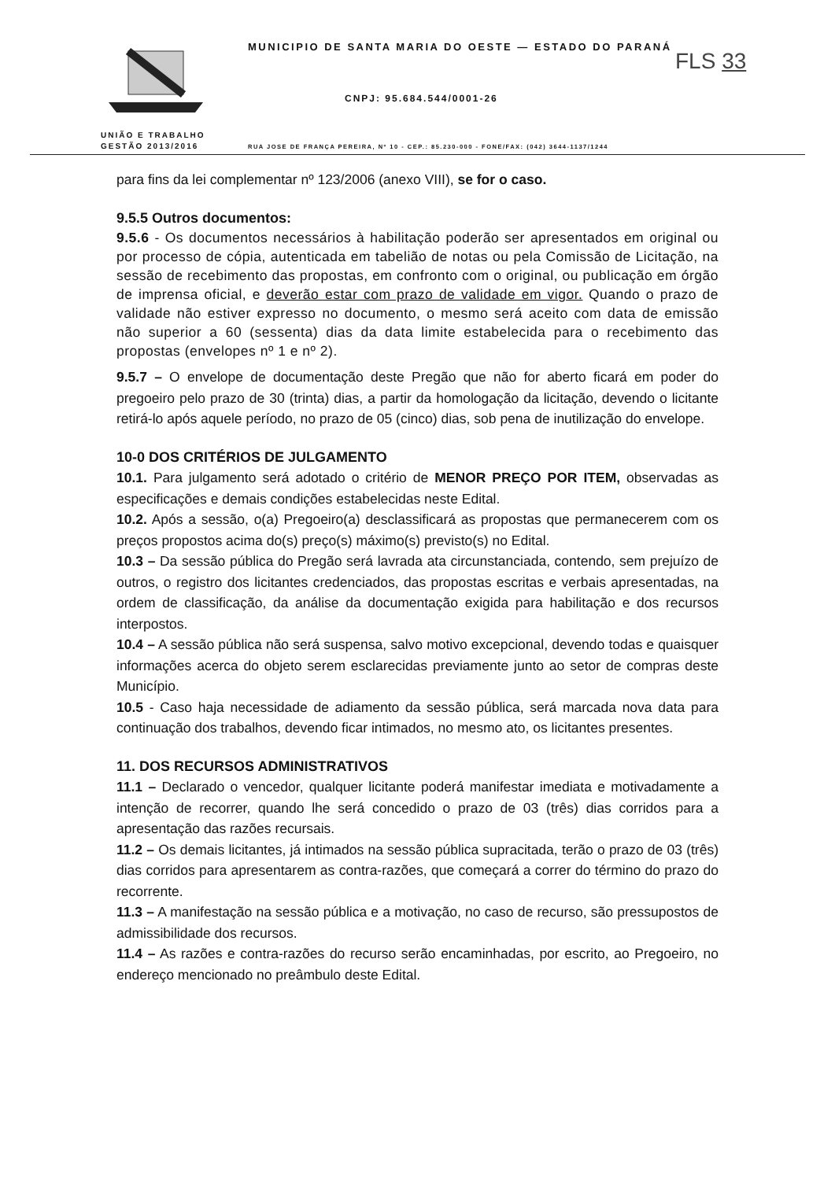UNIÃO E TRABALHO
GESTÃO 2013/2016
MUNICIPIO DE SANTA MARIA DO OESTE — ESTADO DO PARANÁ
FLS 33
CNPJ: 95.684.544/0001-26
RUA JOSE DE FRANÇA PEREIRA, Nº 10 - CEP.: 85.230-000 - FONE/FAX: (042) 3644-1137/1244
para fins da lei complementar nº 123/2006 (anexo VIII), se for o caso.
9.5.5 Outros documentos:
9.5.6 - Os documentos necessários à habilitação poderão ser apresentados em original ou por processo de cópia, autenticada em tabelião de notas ou pela Comissão de Licitação, na sessão de recebimento das propostas, em confronto com o original, ou publicação em órgão de imprensa oficial, e deverão estar com prazo de validade em vigor. Quando o prazo de validade não estiver expresso no documento, o mesmo será aceito com data de emissão não superior a 60 (sessenta) dias da data limite estabelecida para o recebimento das propostas (envelopes nº 1 e nº 2).
9.5.7 – O envelope de documentação deste Pregão que não for aberto ficará em poder do pregoeiro pelo prazo de 30 (trinta) dias, a partir da homologação da licitação, devendo o licitante retirá-lo após aquele período, no prazo de 05 (cinco) dias, sob pena de inutilização do envelope.
10-0 DOS CRITÉRIOS DE JULGAMENTO
10.1. Para julgamento será adotado o critério de MENOR PREÇO POR ITEM, observadas as especificações e demais condições estabelecidas neste Edital.
10.2. Após a sessão, o(a) Pregoeiro(a) desclassificará as propostas que permanecerem com os preços propostos acima do(s) preço(s) máximo(s) previsto(s) no Edital.
10.3 – Da sessão pública do Pregão será lavrada ata circunstanciada, contendo, sem prejuízo de outros, o registro dos licitantes credenciados, das propostas escritas e verbais apresentadas, na ordem de classificação, da análise da documentação exigida para habilitação e dos recursos interpostos.
10.4 – A sessão pública não será suspensa, salvo motivo excepcional, devendo todas e quaisquer informações acerca do objeto serem esclarecidas previamente junto ao setor de compras deste Município.
10.5 - Caso haja necessidade de adiamento da sessão pública, será marcada nova data para continuação dos trabalhos, devendo ficar intimados, no mesmo ato, os licitantes presentes.
11. DOS RECURSOS ADMINISTRATIVOS
11.1 – Declarado o vencedor, qualquer licitante poderá manifestar imediata e motivadamente a intenção de recorrer, quando lhe será concedido o prazo de 03 (três) dias corridos para a apresentação das razões recursais.
11.2 – Os demais licitantes, já intimados na sessão pública supracitada, terão o prazo de 03 (três) dias corridos para apresentarem as contra-razões, que começará a correr do término do prazo do recorrente.
11.3 – A manifestação na sessão pública e a motivação, no caso de recurso, são pressupostos de admissibilidade dos recursos.
11.4 – As razões e contra-razões do recurso serão encaminhadas, por escrito, ao Pregoeiro, no endereço mencionado no preâmbulo deste Edital.